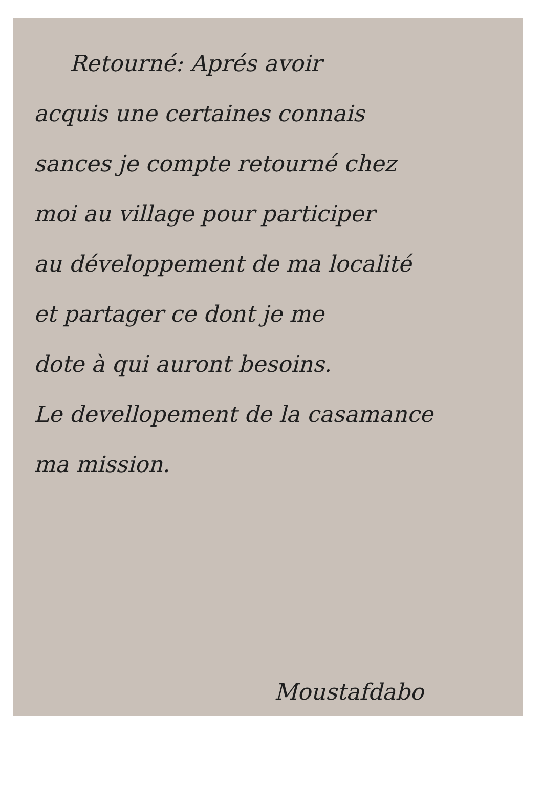Retourné: Aprés avoir
acquis une certaines connais
sances je compte retourné chez
moi au village pour participer
au développement de ma localité
et partager ce dont je me
dote à qui auront besoins.
Le devellopement de la casamance
ma mission.
Moustafdabo